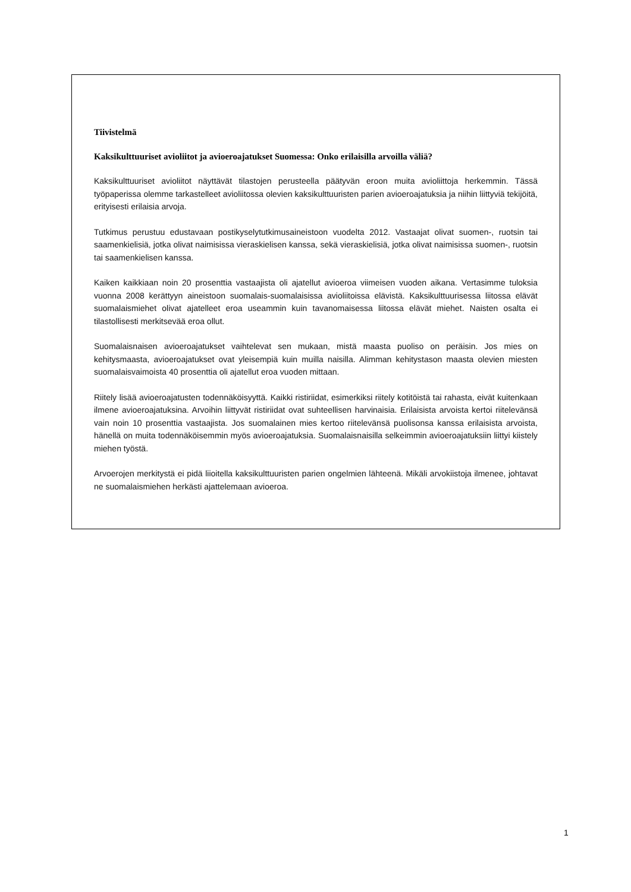Tiivistelmä
Kaksikulttuuriset avioliitot ja avioeroajatukset Suomessa: Onko erilaisilla arvoilla väliä?
Kaksikulttuuriset avioliitot näyttävät tilastojen perusteella päätyvän eroon muita avioliittoja herkemmin. Tässä työpaperissa olemme tarkastelleet avioliitossa olevien kaksikulttuuristen parien avioeroajatuksia ja niihin liittyviä tekijöitä, erityisesti erilaisia arvoja.
Tutkimus perustuu edustavaan postikyselytutkimusaineistoon vuodelta 2012. Vastaajat olivat suomen-, ruotsin tai saamenkielisiä, jotka olivat naimisissa vieraskielisen kanssa, sekä vieraskielisiä, jotka olivat naimisissa suomen-, ruotsin tai saamenkielisen kanssa.
Kaiken kaikkiaan noin 20 prosenttia vastaajista oli ajatellut avioeroa viimeisen vuoden aikana. Vertasimme tuloksia vuonna 2008 kerättyyn aineistoon suomalais-suomalaisissa avioliitoissa elävistä. Kaksikulttuurisessa liitossa elävät suomalaismiehet olivat ajatelleet eroa useammin kuin tavanomaisessa liitossa elävät miehet. Naisten osalta ei tilastollisesti merkitsevää eroa ollut.
Suomalaisnaisen avioeroajatukset vaihtelevat sen mukaan, mistä maasta puoliso on peräisin. Jos mies on kehitysmaasta, avioeroajatukset ovat yleisempiä kuin muilla naisilla. Alimman kehitystason maasta olevien miesten suomalaisvaimoista 40 prosenttia oli ajatellut eroa vuoden mittaan.
Riitely lisää avioeroajatusten todennäköisyyttä. Kaikki ristiriidat, esimerkiksi riitely kotitöistä tai rahasta, eivät kuitenkaan ilmene avioeroajatuksina. Arvoihin liittyvät ristiriidat ovat suhteellisen harvinaisia. Erilaisista arvoista kertoi riitelevänsä vain noin 10 prosenttia vastaajista. Jos suomalainen mies kertoo riitelevänsä puolisonsa kanssa erilaisista arvoista, hänellä on muita todennäköisemmin myös avioeroajatuksia. Suomalaisnaisilla selkeimmin avioeroajatuksiin liittyi kiistely miehen työstä.
Arvoerojen merkitystä ei pidä liioitella kaksikulttuuristen parien ongelmien lähteenä. Mikäli arvokiistoja ilmenee, johtavat ne suomalaismiehen herkästi ajattelemaan avioeroa.
1